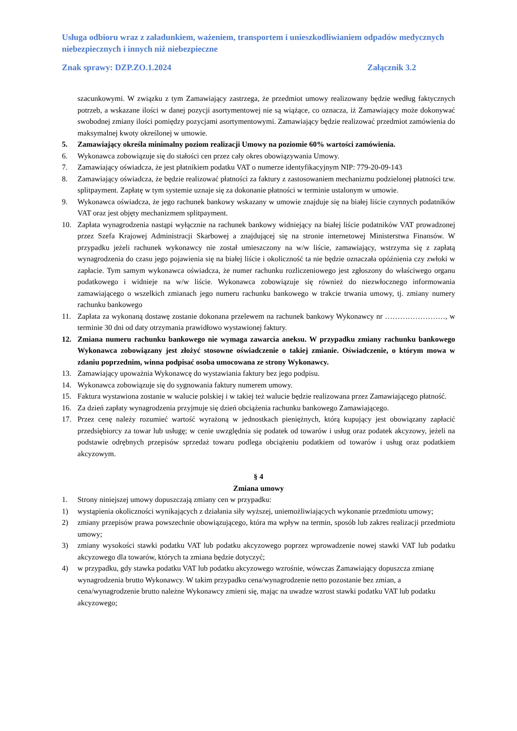Usługa odbioru wraz z załadunkiem, ważeniem, transportem i unieszkodliwianiem odpadów medycznych niebezpiecznych i innych niż niebezpieczne
Znak sprawy: DZP.ZO.1.2024 Załącznik 3.2
szacunkowymi. W związku z tym Zamawiający zastrzega, że przedmiot umowy realizowany będzie według faktycznych potrzeb, a wskazane ilości w danej pozycji asortymentowej nie są wiążące, co oznacza, iż Zamawiający może dokonywać swobodnej zmiany ilości pomiędzy pozycjami asortymentowymi. Zamawiający będzie realizować przedmiot zamówienia do maksymalnej kwoty określonej w umowie.
5. Zamawiający określa minimalny poziom realizacji Umowy na poziomie 60% wartości zamówienia.
6. Wykonawca zobowiązuje się do stałości cen przez cały okres obowiązywania Umowy.
7. Zamawiający oświadcza, że jest płatnikiem podatku VAT o numerze identyfikacyjnym NIP: 779-20-09-143
8. Zamawiający oświadcza, że będzie realizować płatności za faktury z zastosowaniem mechanizmu podzielonej płatności tzw. splitpayment. Zapłatę w tym systemie uznaje się za dokonanie płatności w terminie ustalonym w umowie.
9. Wykonawca oświadcza, że jego rachunek bankowy wskazany w umowie znajduje się na białej liście czynnych podatników VAT oraz jest objęty mechanizmem splitpayment.
10. Zapłata wynagrodzenia nastąpi wyłącznie na rachunek bankowy widniejący na białej liście podatników VAT prowadzonej przez Szefa Krajowej Administracji Skarbowej a znajdującej się na stronie internetowej Ministerstwa Finansów. W przypadku jeżeli rachunek wykonawcy nie został umieszczony na w/w liście, zamawiający, wstrzyma się z zapłatą wynagrodzenia do czasu jego pojawienia się na białej liście i okoliczność ta nie będzie oznaczała opóźnienia czy zwłoki w zapłacie. Tym samym wykonawca oświadcza, że numer rachunku rozliczeniowego jest zgłoszony do właściwego organu podatkowego i widnieje na w/w liście. Wykonawca zobowiązuje się również do niezwłocznego informowania zamawiającego o wszelkich zmianach jego numeru rachunku bankowego w trakcie trwania umowy, tj. zmiany numery rachunku bankowego
11. Zapłata za wykonaną dostawę zostanie dokonana przelewem na rachunek bankowy Wykonawcy nr ……………………, w terminie 30 dni od daty otrzymania prawidłowo wystawionej faktury.
12. Zmiana numeru rachunku bankowego nie wymaga zawarcia aneksu. W przypadku zmiany rachunku bankowego Wykonawca zobowiązany jest złożyć stosowne oświadczenie o takiej zmianie. Oświadczenie, o którym mowa w zdaniu poprzednim, winna podpisać osoba umocowana ze strony Wykonawcy.
13. Zamawiający upoważnia Wykonawcę do wystawiania faktury bez jego podpisu.
14. Wykonawca zobowiązuje się do sygnowania faktury numerem umowy.
15. Faktura wystawiona zostanie w walucie polskiej i w takiej też walucie będzie realizowana przez Zamawiającego płatność.
16. Za dzień zapłaty wynagrodzenia przyjmuje się dzień obciążenia rachunku bankowego Zamawiającego.
17. Przez cenę należy rozumieć wartość wyrażoną w jednostkach pieniężnych, którą kupujący jest obowiązany zapłacić przedsiębiorcy za towar lub usługę; w cenie uwzględnia się podatek od towarów i usług oraz podatek akcyzowy, jeżeli na podstawie odrębnych przepisów sprzedaż towaru podlega obciążeniu podatkiem od towarów i usług oraz podatkiem akcyzowym.
§ 4
Zmiana umowy
1. Strony niniejszej umowy dopuszczają zmiany cen w przypadku:
1) wystąpienia okoliczności wynikających z działania siły wyższej, uniemożliwiających wykonanie przedmiotu umowy;
2) zmiany przepisów prawa powszechnie obowiązującego, która ma wpływ na termin, sposób lub zakres realizacji przedmiotu umowy;
3) zmiany wysokości stawki podatku VAT lub podatku akcyzowego poprzez wprowadzenie nowej stawki VAT lub podatku akcyzowego dla towarów, których ta zmiana będzie dotyczyć;
4) w przypadku, gdy stawka podatku VAT lub podatku akcyzowego wzrośnie, wówczas Zamawiający dopuszcza zmianę wynagrodzenia brutto Wykonawcy. W takim przypadku cena/wynagrodzenie netto pozostanie bez zmian, a cena/wynagrodzenie brutto należne Wykonawcy zmieni się, mając na uwadze wzrost stawki podatku VAT lub podatku akcyzowego;